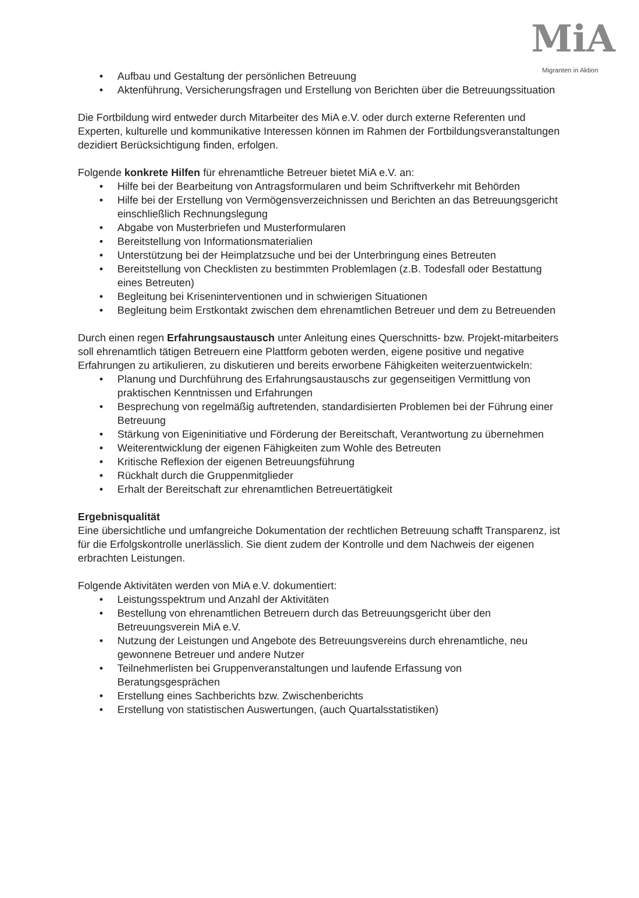MiA
Migranten in Aktion
• Aufbau und Gestaltung der persönlichen Betreuung
• Aktenführung, Versicherungsfragen und Erstellung von Berichten über die Betreuungssituation
Die Fortbildung wird entweder durch Mitarbeiter des MiA e.V. oder durch externe Referenten und Experten, kulturelle und kommunikative Interessen können im Rahmen der Fortbildungsveranstaltungen dezidiert Berücksichtigung finden, erfolgen.
Folgende konkrete Hilfen für ehrenamtliche Betreuer bietet MiA e.V. an:
• Hilfe bei der Bearbeitung von Antragsformularen und beim Schriftverkehr mit Behörden
• Hilfe bei der Erstellung von Vermögensverzeichnissen und Berichten an das Betreuungsgericht einschließlich Rechnungslegung
• Abgabe von Musterbriefen und Musterformularen
• Bereitstellung von Informationsmaterialien
• Unterstützung bei der Heimplatzsuche und bei der Unterbringung eines Betreuten
• Bereitstellung von Checklisten zu bestimmten Problemlagen (z.B. Todesfall oder Bestattung eines Betreuten)
• Begleitung bei Kriseninterventionen und in schwierigen Situationen
• Begleitung beim Erstkontakt zwischen dem ehrenamtlichen Betreuer und dem zu Betreuenden
Durch einen regen Erfahrungsaustausch unter Anleitung eines Querschnitts- bzw. Projekt-mitarbeiters soll ehrenamtlich tätigen Betreuern eine Plattform geboten werden, eigene positive und negative Erfahrungen zu artikulieren, zu diskutieren und bereits erworbene Fähigkeiten weiterzuentwickeln:
• Planung und Durchführung des Erfahrungsaustauschs zur gegenseitigen Vermittlung von praktischen Kenntnissen und Erfahrungen
• Besprechung von regelmäßig auftretenden, standardisierten Problemen bei der Führung einer Betreuung
• Stärkung von Eigeninitiative und Förderung der Bereitschaft, Verantwortung zu übernehmen
• Weiterentwicklung der eigenen Fähigkeiten zum Wohle des Betreuten
• Kritische Reflexion der eigenen Betreuungsführung
• Rückhalt durch die Gruppenmitglieder
• Erhalt der Bereitschaft zur ehrenamtlichen Betreuertätigkeit
Ergebnisqualität
Eine übersichtliche und umfangreiche Dokumentation der rechtlichen Betreuung schafft Transparenz, ist für die Erfolgskontrolle unerlässlich. Sie dient zudem der Kontrolle und dem Nachweis der eigenen erbrachten Leistungen.
Folgende Aktivitäten werden von MiA e.V. dokumentiert:
• Leistungsspektrum und Anzahl der Aktivitäten
• Bestellung von ehrenamtlichen Betreuern durch das Betreuungsgericht über den Betreuungsverein MiA e.V.
• Nutzung der Leistungen und Angebote des Betreuungsvereins durch ehrenamtliche, neu gewonnene Betreuer und andere Nutzer
• Teilnehmerlisten bei Gruppenveranstaltungen und laufende Erfassung von Beratungsgesprächen
• Erstellung eines Sachberichts bzw. Zwischenberichts
• Erstellung von statistischen Auswertungen, (auch Quartalsstatistiken)